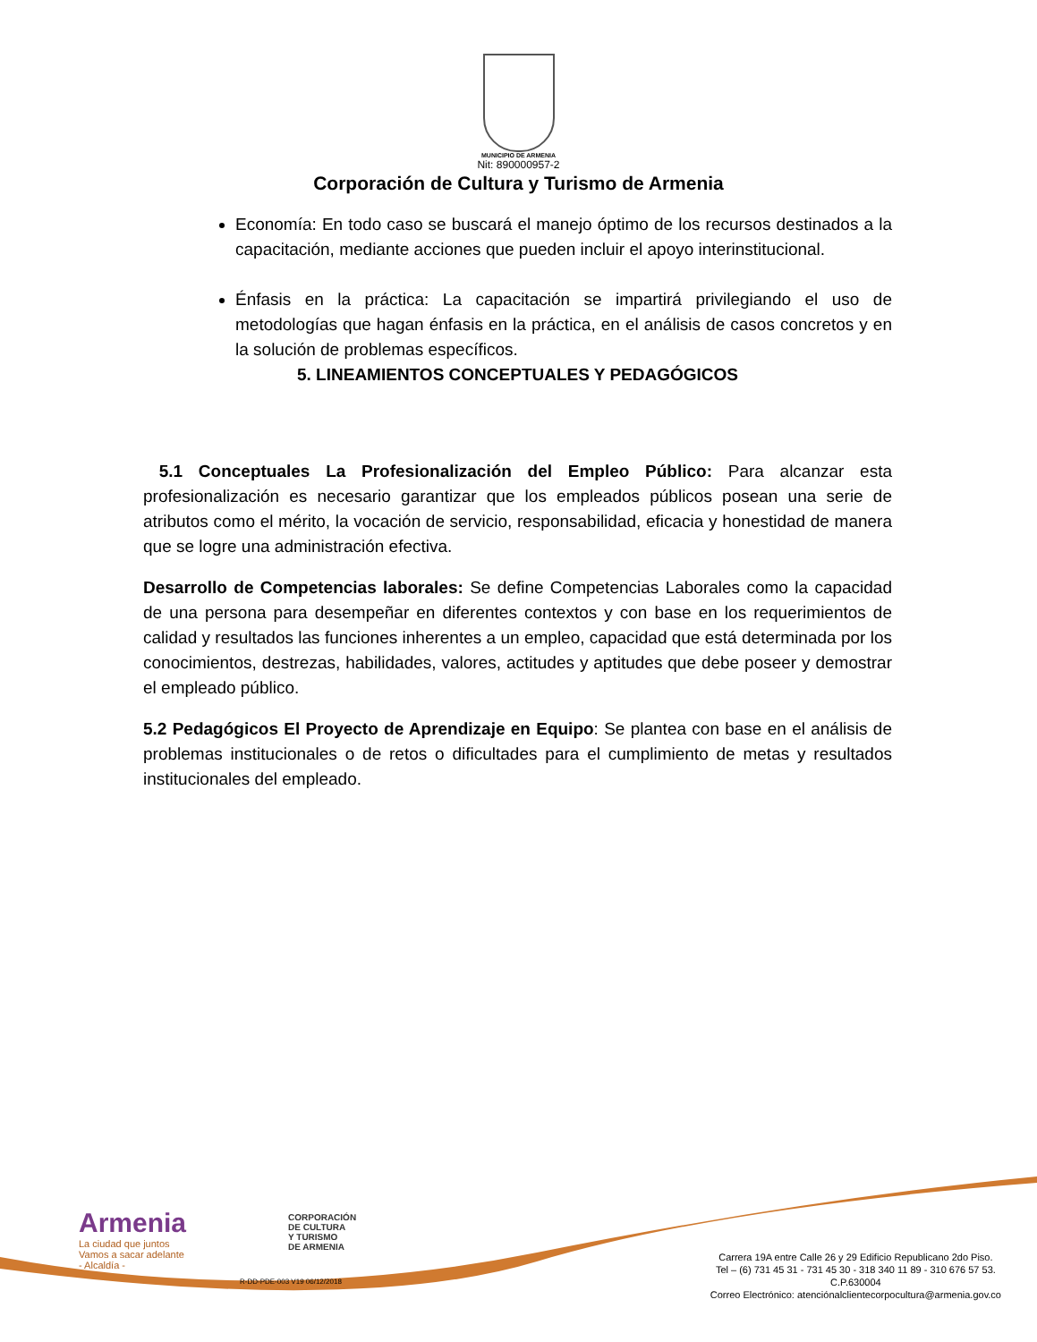MUNICIPIO DE ARMENIA
Nit: 890000957-2
Corporación de Cultura y Turismo de Armenia
Economía: En todo caso se buscará el manejo óptimo de los recursos destinados a la capacitación, mediante acciones que pueden incluir el apoyo interinstitucional.
Énfasis en la práctica: La capacitación se impartirá privilegiando el uso de metodologías que hagan énfasis en la práctica, en el análisis de casos concretos y en la solución de problemas específicos.
5. LINEAMIENTOS CONCEPTUALES Y PEDAGÓGICOS
5.1 Conceptuales La Profesionalización del Empleo Público: Para alcanzar esta profesionalización es necesario garantizar que los empleados públicos posean una serie de atributos como el mérito, la vocación de servicio, responsabilidad, eficacia y honestidad de manera que se logre una administración efectiva.
Desarrollo de Competencias laborales: Se define Competencias Laborales como la capacidad de una persona para desempeñar en diferentes contextos y con base en los requerimientos de calidad y resultados las funciones inherentes a un empleo, capacidad que está determinada por los conocimientos, destrezas, habilidades, valores, actitudes y aptitudes que debe poseer y demostrar el empleado público.
5.2 Pedagógicos El Proyecto de Aprendizaje en Equipo: Se plantea con base en el análisis de problemas institucionales o de retos o dificultades para el cumplimiento de metas y resultados institucionales del empleado.
Armenia
La ciudad que juntos
Vamos a sacar adelante
- Alcaldía -
CORPORACIÓN
DE CULTURA
Y TURISMO
DE ARMENIA
R-DD-PDE-003 V19 06/12/2018
Carrera 19A entre Calle 26 y 29 Edificio Republicano 2do Piso.
Tel – (6) 731 45 31 - 731 45 30 - 318 340 11 89 - 310 676 57 53.
C.P.630004
Correo Electrónico: atenciónalclientecorpocultura@armenia.gov.co